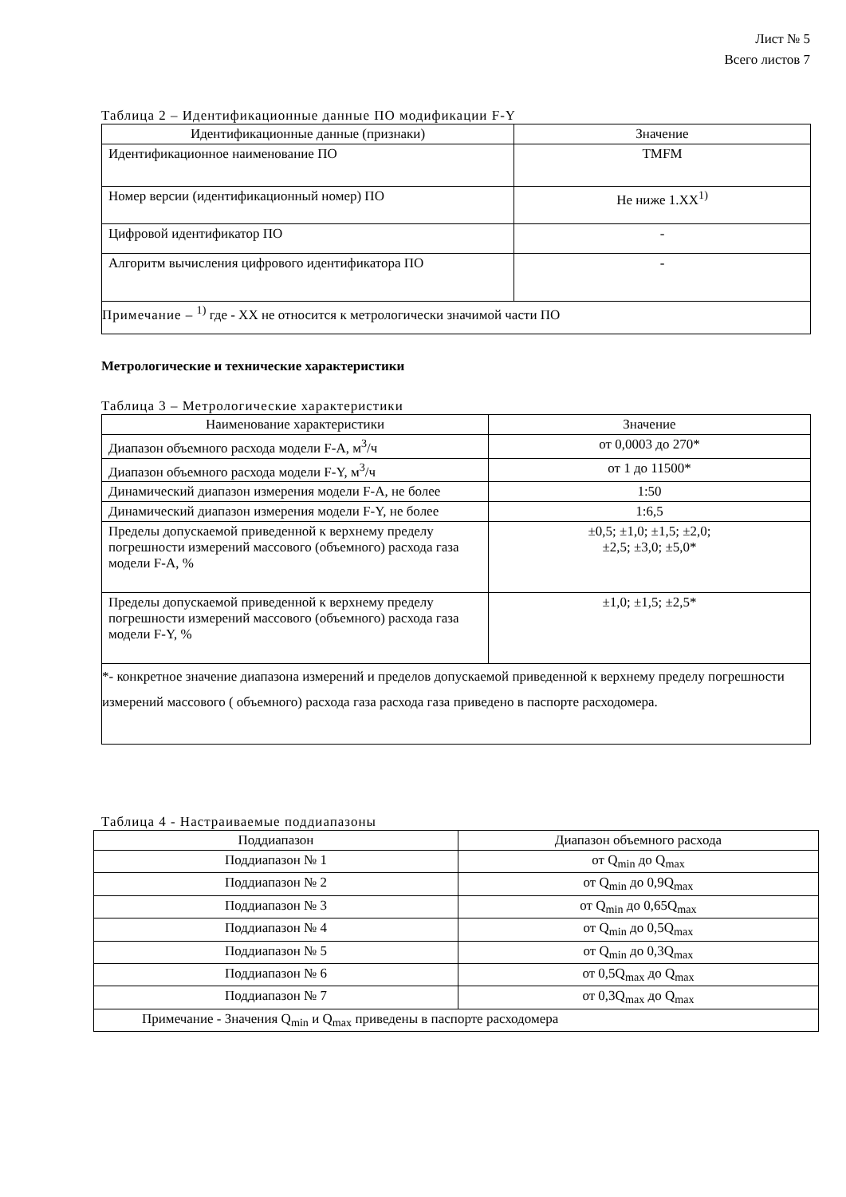Лист № 5
Всего листов 7
Таблица 2 – Идентификационные данные ПО модификации F-Y
| Идентификационные данные (признаки) | Значение |
| --- | --- |
| Идентификационное наименование ПО | TMFM |
| Номер версии (идентификационный номер) ПО | Не ниже 1.XX<sup>1)</sup> |
| Цифровой идентификатор ПО | - |
| Алгоритм вычисления цифрового идентификатора ПО | - |
| Примечание – <sup>1)</sup> где - XX не относится к метрологически значимой части ПО | |
Метрологические и технические характеристики
Таблица 3 – Метрологические характеристики
| Наименование характеристики | Значение |
| --- | --- |
| Диапазон объемного расхода модели F-A, м<sup>3</sup>/ч | от 0,0003 до 270* |
| Диапазон объемного расхода модели F-Y, м<sup>3</sup>/ч | от 1 до 11500* |
| Динамический диапазон измерения модели F-A, не более | 1:50 |
| Динамический диапазон измерения модели F-Y, не более | 1:6,5 |
| Пределы допускаемой приведенной к верхнему пределу погрешности измерений массового (объемного) расхода газа модели F-A, % | ±0,5; ±1,0; ±1,5; ±2,0; ±2,5; ±3,0; ±5,0* |
| Пределы допускаемой приведенной к верхнему пределу погрешности измерений массового (объемного) расхода газа модели F-Y, % | ±1,0; ±1,5; ±2,5* |
| *- конкретное значение диапазона измерений и пределов допускаемой приведенной к верхнему пределу погрешности измерений массового ( объемного) расхода газа расхода газа приведено в паспорте расходомера. | |
Таблица 4 - Настраиваемые поддиапазоны
| Поддиапазон | Диапазон объемного расхода |
| Поддиапазон № 1 | от Q<sub>min</sub> до Q<sub>max</sub> |
| Поддиапазон № 2 | от Q<sub>min</sub> до 0,9Q<sub>max</sub> |
| Поддиапазон № 3 | от Q<sub>min</sub> до 0,65Q<sub>max</sub> |
| Поддиапазон № 4 | от Q<sub>min</sub> до 0,5Q<sub>max</sub> |
| Поддиапазон № 5 | от Q<sub>min</sub> до 0,3Q<sub>max</sub> |
| Поддиапазон № 6 | от 0,5Q<sub>max</sub> до Q<sub>max</sub> |
| Поддиапазон № 7 | от 0,3Q<sub>max</sub> до Q<sub>max</sub> |
| Примечание - Значения Q<sub>min</sub> и Q<sub>max</sub> приведены в паспорте расходомера | |